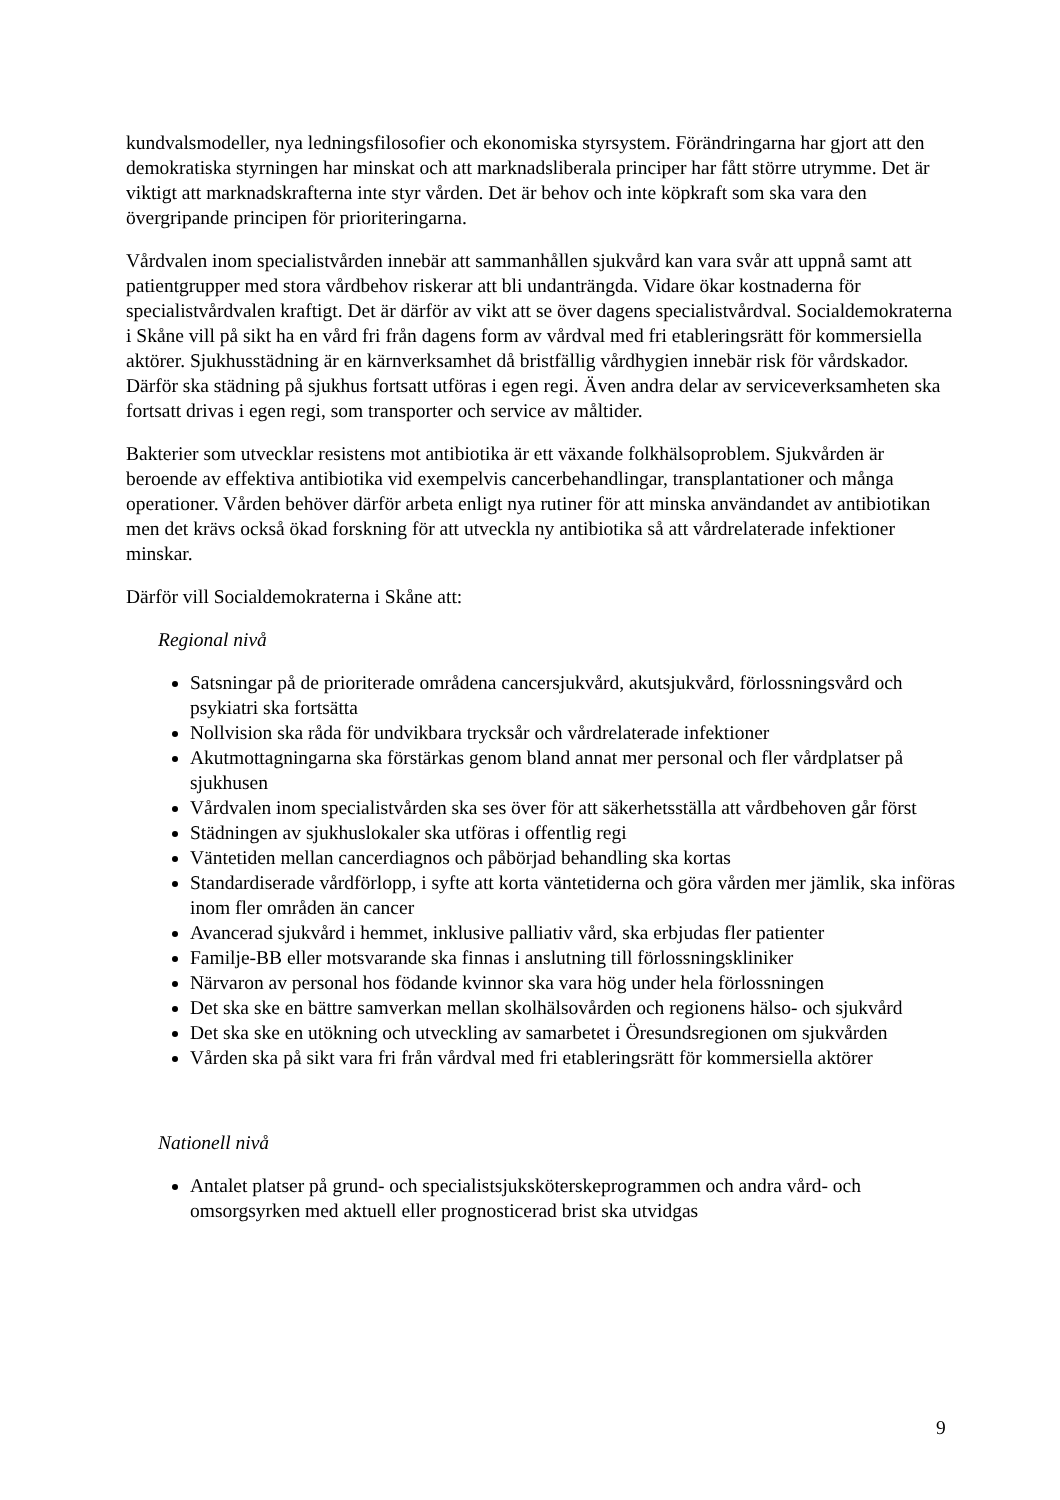kundvalsmodeller, nya ledningsfilosofier och ekonomiska styrsystem. Förändringarna har gjort att den demokratiska styrningen har minskat och att marknadsliberala principer har fått större utrymme. Det är viktigt att marknadskrafterna inte styr vården. Det är behov och inte köpkraft som ska vara den övergripande principen för prioriteringarna.
Vårdvalen inom specialistvården innebär att sammanhållen sjukvård kan vara svår att uppnå samt att patientgrupper med stora vårdbehov riskerar att bli undanträngda. Vidare ökar kostnaderna för specialistvårdvalen kraftigt. Det är därför av vikt att se över dagens specialistvårdval. Socialdemokraterna i Skåne vill på sikt ha en vård fri från dagens form av vårdval med fri etableringsrätt för kommersiella aktörer. Sjukhusstädning är en kärnverksamhet då bristfällig vårdhygien innebär risk för vårdskador. Därför ska städning på sjukhus fortsatt utföras i egen regi. Även andra delar av serviceverksamheten ska fortsatt drivas i egen regi, som transporter och service av måltider.
Bakterier som utvecklar resistens mot antibiotika är ett växande folkhälsoproblem. Sjukvården är beroende av effektiva antibiotika vid exempelvis cancerbehandlingar, transplantationer och många operationer. Vården behöver därför arbeta enligt nya rutiner för att minska användandet av antibiotikan men det krävs också ökad forskning för att utveckla ny antibiotika så att vårdrelaterade infektioner minskar.
Därför vill Socialdemokraterna i Skåne att:
Regional nivå
Satsningar på de prioriterade områdena cancersjukvård, akutsjukvård, förlossningsvård och psykiatri ska fortsätta
Nollvision ska råda för undvikbara trycksår och vårdrelaterade infektioner
Akutmottagningarna ska förstärkas genom bland annat mer personal och fler vårdplatser på sjukhusen
Vårdvalen inom specialistvården ska ses över för att säkerhetsställa att vårdbehoven går först
Städningen av sjukhuslokaler ska utföras i offentlig regi
Väntetiden mellan cancerdiagnos och påbörjad behandling ska kortas
Standardiserade vårdförlopp, i syfte att korta väntetiderna och göra vården mer jämlik, ska införas inom fler områden än cancer
Avancerad sjukvård i hemmet, inklusive palliativ vård, ska erbjudas fler patienter
Familje-BB eller motsvarande ska finnas i anslutning till förlossningskliniker
Närvaron av personal hos födande kvinnor ska vara hög under hela förlossningen
Det ska ske en bättre samverkan mellan skolhälsovården och regionens hälso- och sjukvård
Det ska ske en utökning och utveckling av samarbetet i Öresundsregionen om sjukvården
Vården ska på sikt vara fri från vårdval med fri etableringsrätt för kommersiella aktörer
Nationell nivå
Antalet platser på grund- och specialistsjuksköterskeprogrammen och andra vård- och omsorgsyrken med aktuell eller prognosticerad brist ska utvidgas
9